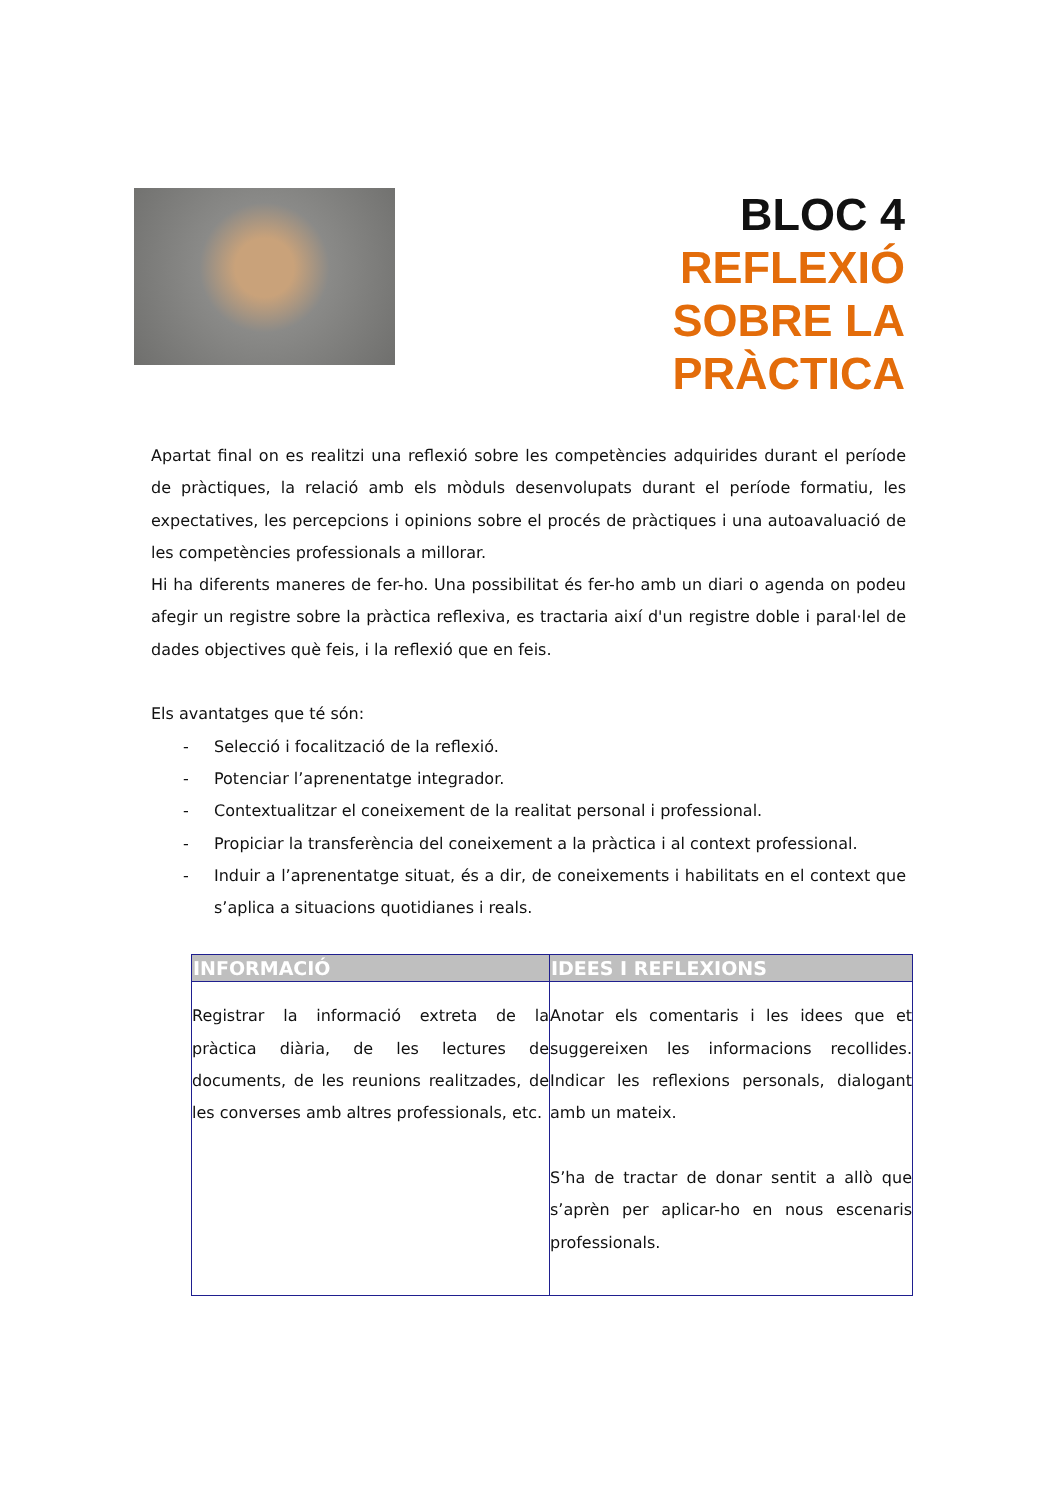BLOC 4
REFLEXIÓ
SOBRE LA
PRÀCTICA
Apartat final on es realitzi una reflexió sobre les competències adquirides durant el període de pràctiques, la relació amb els mòduls desenvolupats durant el període formatiu, les expectatives, les percepcions i opinions sobre el procés de pràctiques i una autoavaluació de les competències professionals a millorar.
Hi ha diferents maneres de fer-ho. Una possibilitat és fer-ho amb un diari o agenda on podeu afegir un registre sobre la pràctica reflexiva, es tractaria així d'un registre doble i paral·lel de dades objectives què feis, i la reflexió que en feis.
Els avantatges que té són:
- Selecció i focalització de la reflexió.
- Potenciar l’aprenentatge integrador.
- Contextualitzar el coneixement de la realitat personal i professional.
- Propiciar la transferència del coneixement a la pràctica i al context professional.
- Induir a l’aprenentatge situat, és a dir, de coneixements i habilitats en el context que s’aplica a situacions quotidianes i reals.
| INFORMACIÓ | IDEES I REFLEXIONS |
| --- | --- |
| Registrar la informació extreta de la pràctica diària, de les lectures de documents, de les reunions realitzades, de les converses amb altres professionals, etc. | Anotar els comentaris i les idees que et suggereixen les informacions recollides. Indicar les reflexions personals, dialogant amb un mateix. S’ha de tractar de donar sentit a allò que s’aprèn per aplicar-ho en nous escenaris professionals. |